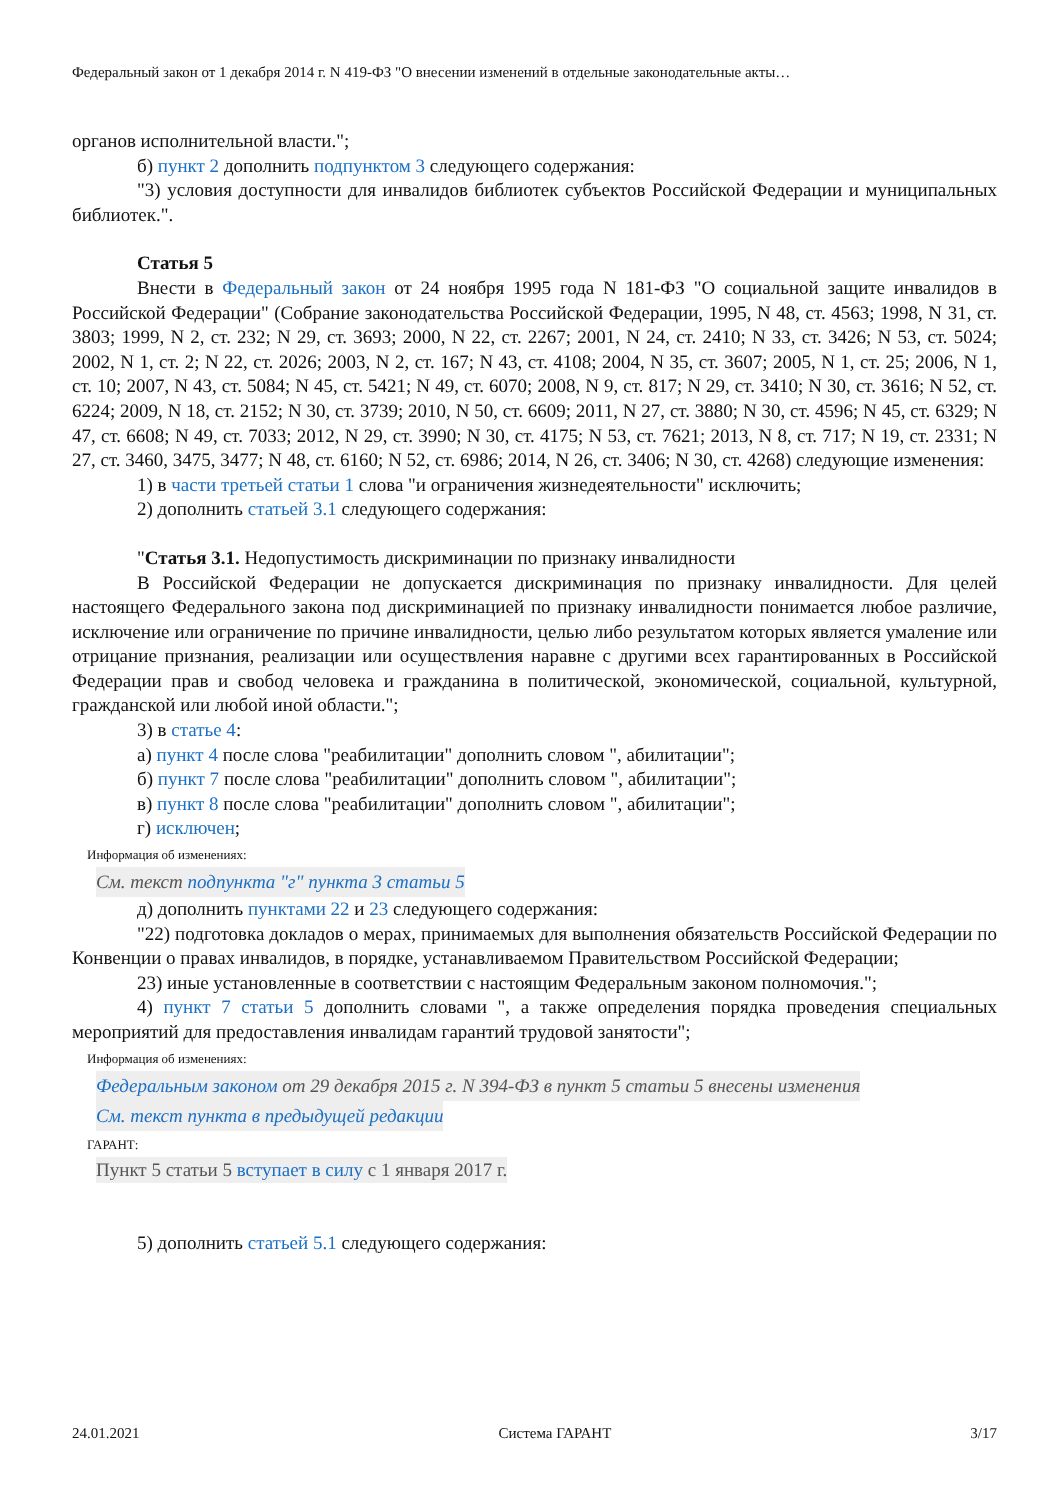Федеральный закон от 1 декабря 2014 г. N 419-ФЗ "О внесении изменений в отдельные законодательные акты…
органов исполнительной власти.";
б) пункт 2 дополнить подпунктом 3 следующего содержания:
"3) условия доступности для инвалидов библиотек субъектов Российской Федерации и муниципальных библиотек.".
Статья 5
Внести в Федеральный закон от 24 ноября 1995 года N 181-ФЗ "О социальной защите инвалидов в Российской Федерации" (Собрание законодательства Российской Федерации, 1995, N 48, ст. 4563; 1998, N 31, ст. 3803; 1999, N 2, ст. 232; N 29, ст. 3693; 2000, N 22, ст. 2267; 2001, N 24, ст. 2410; N 33, ст. 3426; N 53, ст. 5024; 2002, N 1, ст. 2; N 22, ст. 2026; 2003, N 2, ст. 167; N 43, ст. 4108; 2004, N 35, ст. 3607; 2005, N 1, ст. 25; 2006, N 1, ст. 10; 2007, N 43, ст. 5084; N 45, ст. 5421; N 49, ст. 6070; 2008, N 9, ст. 817; N 29, ст. 3410; N 30, ст. 3616; N 52, ст. 6224; 2009, N 18, ст. 2152; N 30, ст. 3739; 2010, N 50, ст. 6609; 2011, N 27, ст. 3880; N 30, ст. 4596; N 45, ст. 6329; N 47, ст. 6608; N 49, ст. 7033; 2012, N 29, ст. 3990; N 30, ст. 4175; N 53, ст. 7621; 2013, N 8, ст. 717; N 19, ст. 2331; N 27, ст. 3460, 3475, 3477; N 48, ст. 6160; N 52, ст. 6986; 2014, N 26, ст. 3406; N 30, ст. 4268) следующие изменения:
1) в части третьей статьи 1 слова "и ограничения жизнедеятельности" исключить;
2) дополнить статьей 3.1 следующего содержания:
"Статья 3.1. Недопустимость дискриминации по признаку инвалидности
В Российской Федерации не допускается дискриминация по признаку инвалидности. Для целей настоящего Федерального закона под дискриминацией по признаку инвалидности понимается любое различие, исключение или ограничение по причине инвалидности, целью либо результатом которых является умаление или отрицание признания, реализации или осуществления наравне с другими всех гарантированных в Российской Федерации прав и свобод человека и гражданина в политической, экономической, социальной, культурной, гражданской или любой иной области.";
3) в статье 4:
а) пункт 4 после слова "реабилитации" дополнить словом ", абилитации";
б) пункт 7 после слова "реабилитации" дополнить словом ", абилитации";
в) пункт 8 после слова "реабилитации" дополнить словом ", абилитации";
г) исключен;
Информация об изменениях:
См. текст подпункта "г" пункта 3 статьи 5
д) дополнить пунктами 22 и 23 следующего содержания:
"22) подготовка докладов о мерах, принимаемых для выполнения обязательств Российской Федерации по Конвенции о правах инвалидов, в порядке, устанавливаемом Правительством Российской Федерации;
23) иные установленные в соответствии с настоящим Федеральным законом полномочия.";
4) пункт 7 статьи 5 дополнить словами ", а также определения порядка проведения специальных мероприятий для предоставления инвалидам гарантий трудовой занятости";
Информация об изменениях:
Федеральным законом от 29 декабря 2015 г. N 394-ФЗ в пункт 5 статьи 5 внесены изменения
См. текст пункта в предыдущей редакции
ГАРАНТ:
Пункт 5 статьи 5 вступает в силу с 1 января 2017 г.
5) дополнить статьей 5.1 следующего содержания:
24.01.2021 Система ГАРАНТ 3/17